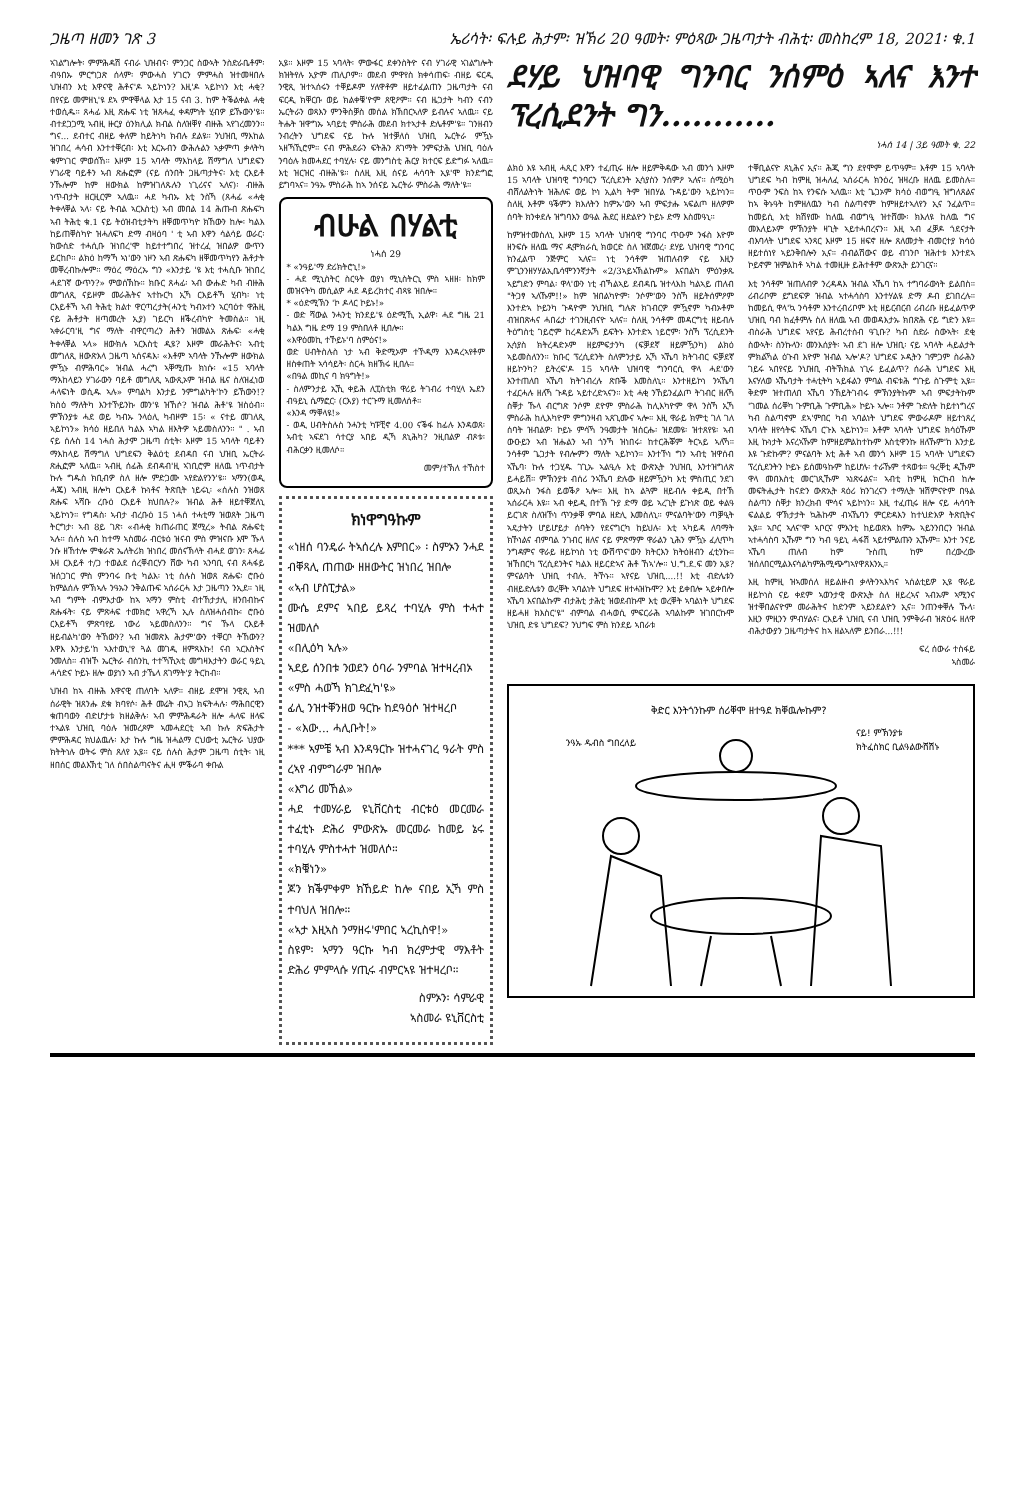ጋዜጣ ዘመን ገጽ 3 ኤሪሳት፡ ፍሉይ ሕታም፡ ዝኽሪ 20 ዓመት፡ ምዕጻው ጋዜጣታት ብሕቲ፡ መስከረም 18, 2021፡ ቁ.1
ኣገልግሎት፡ ምምሕዳሽ ናብራ ህዝብና፡ ምንጋር ስውኣት ንስድራቤቶም፡ ብዓበኡ ምርግጋጽ ሰላም፡ ምውሓስ ሃገርን ምምሓስ ዝተመዛበሉ ህዝብን እቲ እዋናዊ ሕቶና'ዶ ኣይኮነን? እዚ'ዶ ኣይኮነን እቲ ሓቂ? በየናይ መምዘኒ'ዩ ደኣ ምዋቐላል እታ 15 ናብ 3. ከም ትቕልቀል ሓቂ ተወሲዱ። ጸሓፊ እዚ ጽሑፍ ነቲ ዝጸሓፈ ቀዳምነት ሂብዎ ይኹውን'ዩ። ብተደጋጋሚ ኣብዚ ዙርያ ዕንክሊል ክብል ስለዝቐየ ብዙሕ ኣየገረመንን። ግና... ደብተር ብዘይ ቀለም ከይትነካ ክብሉ ደልዩ። ንህዝቢ ማእከል ዝገበረ ሓሳብ እንተተቐርብ፡ እቲ እርኡብን ውሕሉልን ኣቃምጣ ቃላትካ ቁምነገር ምወሰኸ። እዞም 15 ኣባላት ማእከላይ ሽማግለ ህግደፍን ሃገራዊ ባይቶን ኣብ ጽሑፎም (ናይ ሰንበት ጋዜጣታትና፡ እቲ ርእይቶ ንኹሎም ከም ዘውክል ከምዝገለጹሉን ነጊሪናና ኣለና)፡ ብዙሕ ነጥብታት ዘርዚርም ኣለዉ። ሓደ ካብኡ እቲ ንስኻ (ጸሓፊ «ሓቂ ትቀላቐል ኣላ፡ ናይ ትብል ኣርእስቲ) ኣብ መበል 14 ሕጡብ ጽሑፍካ ኣብ ትሕቲ ቁ.1 ናይ ትዕዝብቲታትካ ዘቐመጥካዮ ክኸውን ከሎ፡ ካልእ ከይጠቐስካዮ ዝሓለፍካ ድማ ብዛዕባ ' ቲ ኣብ እዋን ሳልሳይ ወራር፡ ክውሰድ ተሓሲቡ ዝነበረ'ሞ ከይተተግበረ ዝተረፈ ዝበልዎ ውጥን ይርከቦ። ልክዕ ከማኻ ኣነ'ውን ነዞን ኣብ ጽሑፍካ ዘቐመጥካየን ሕቶታት መቐረብኩሎም። ማዕረ ማዕረኡ ግን «እንታይ 'ዩ እቲ ተሓሲቡ ዝነበረ ሓደገኛ ውጥን?» ምወሰኽኩ። ክቡር ጸሓፊ፡ ኣብ ውሑድ ካብ ብዙሕ መግለጺ ናይዞም መራሕትና ኣተኩርካ ኢኻ ርእይቶኻ ሂብካ፡ ነቲ ርእይቶኻ ኣብ ትሕቲ ክልተ ዋርጣረታት(ሓንቲ ካብኦተን ኣርባዕተ ዋሕዚ ናይ ሕቶታት ዘጣመረት ኢያ) ገይርካ ዘቕረብካዮ ትመስል። ነዚ ኣቀራርባ'ዚ ግና ማለት ብዋርጣረን ሕቶን ዝመልአ ጽሑፍ፡ «ሓቂ ትቀላቐል ኣላ» ዘውክሉ ኣርእስቲ ዲዩ? እዞም መራሕትና፡ ኣብቲ መግለጺ ዘውጽእላ ጋዜጣ ኣሰናዳእ፡ «እቶም ኣባላት ንኹሎም ዘውክል ምዃኑ ብምሕባር» ዝብል ሓረግ ኣቐሚጡ ክነሱ፡ «15 ኣባላት ማእከላይን ሃገራውን ባይቶ መግለጺ ኣውጺኦም ዝብል ዜና ስለዝፈነወ ሓላፍነት ወሲዱ ኣሉ» ምባልካ እንታይ ንምግልካት'ኮን ይኸውን!? ክስዕ ማለትካ እንተኾይንኩ መን'ዩ ዝኸሶ? ዝብል ሕቶ'ዩ ዝስዕብ። ምኽንያቱ ሓደ ወይ ካብኡ ንላዕሊ ካብዞም 15፡ « ናተይ መገለጺ ኣይኮነን» ክሳዕ ዘይበለ ካልእ ኣካል ዘእትዎ ኣይመስለንን። " . ኣብ ናይ ሰሉስ 14 ነሓሰ ሕታም ጋዜጣ ሰቲት፡ እዞም 15 ኣባላት ባይቶን ማእከላይ ሽማግለ ህግደፍን ቅልዕቲ ደብዳበ ናብ ህዝቢ ኤርትራ ጽሒፎም ኣለዉ። ኣብዚ ሰፊሕ ደብዳብ'ዚ ኣገቢሮም ዘለዉ ነጥብታት ኩሉ ግዱስ ክቢብዎ ስለ ዘሎ ምድጋሙ ኣየድልየንን'ዩ። ኣማን(ወዲ ሓጄ) ኣብዚ ዘሎካ ርእይቶ ኩነቶና ትጽቢት ነይሩኒ፡ «ሰሉስ ንዝወጸ ጽሑፍ ኣሻቡ ረቡዕ ርእይቶ ክህበሉ?» ዝብል ሕቶ ዘይተቐጀለኒ ኣይኮነን። የግዳስ፡ ኣብታ ብረቡዕ 15 ነሓሰ ተሓቲማ ዝወጸት ጋዜጣ ትርግታ፡ ኣብ 8ይ ገጽ፡ «ብሓቂ ክጠራጠር ጀሚረ» ትብል ጽሑፍቲ ኣሉ። ሰሉስ ኣብ ከተማ ኣስመራ ብርቱዕ ዝናብ ምስ ምዝናቡ እሞ ኹላ ንሱ ዘኸተሎ ምቁራጽ ኤለትሪክ ዝነበረ መሰናኽላት ብሓደ ወገን፡ ጸሓፊ እዛ ርእይቶ ተ/ጋ ተወልደ ሰረቐብርሃን ሸው ካብ ኣንባቢ ናብ ጸሓፋይ ዝሰጋገር ምስ ምንባሩ ቡቲ ካልእ፡ ነቲ ሰሉስ ዝወጸ ጽሑፍ፡ ሮቡዕ ክምልሰሉ ምኽኣሉ ንዓኡን ንቅልጡፍ ኣሰራርሓ እታ ጋዜጣን ንኢደ። ነዚ ኣብ ግምት ብምእታው ከኣ ኣማን ምስቲ ብተኸታታሊ ዘንበብኩና ጽሑፋት፡ ናይ ምጽሓፍ ተመክሮ ኣዋረኻ ኢሉ ስለዝሓሰብኩ፡ ሮቡዕ ርእይቶኻ ምጽባየይ ነውሪ ኣይመስለንን። ግና ኹላ ርእይቶ ዘይብልካ'ውን ትኸውን? ኣብ ዝመጽእ ሕታም'ውን ተቐርቦ ትኸውን? እዋእ እንታይ'ከ ኣእተወኒ'የ ጓል መገዲ ዘምጻእኩ! ናብ ኣርእስትና ንመለስ። ብዝኾ ኤርትራ ብሰንኪ ተተኻኺኣቲ መግዛእታትን ወራር ዓይኒ ሓሳድና ኮይኑ ዘሎ ወያነን ኣብ ታኼላ ጸገማት'ያ ትርከብ።
ህዝብ ከኣ ብዙሕ እዋናዊ ጠለባት ኣለዎ። ብዘይ ደሞዝ ንዊጺ ኣብ ሰራዊት ዝጸንሑ ደቁ ክባየሶ፡ ሕቶ መሬት ብኣጋ ክፍትሓሉ፡ ማሕበርዊን ቁጠባውን ብድሆታቱ ክዘልቅሉ፡ ኣብ ምምሕዳራት ዘሎ ሓላፍ ዘላፍ ተኣልዩ ህዝቢ ባዕሉ ዝመረጾም ኣመሓደርቲ ኣብ ኩሉ ጽፍሕታት ምምሕዳር ክህልዉሉ፡ እታ ኩሉ ግዜ ዝሓልማ ርህውቲ ኤርትራ ህያው ክትትነሉ ወትሩ ምስ ጸለየ ኢዩ። ናይ ሰሉስ ሕታም ጋዜጣ ሰቲት፡ ነዚ ዘበሰር መልእኽቲ ገለ ሰበስልጣናትና ሒዛ ምቕራባ ቀቡል
ኢዩ። እዞም 15 ኣባላት፡ ምውፋር ደቀንስትዮ ናብ ሃገራዊ ኣገልግሎት ክዝትየሉ ኢዮም ጠሊቦም። መደብ ምዋየስ ክቀሳጠፍ፡ ብዘይ ፍርዲ ንዊጺ ዝተኣሰሩን ተቐይዶም ሃለዋቶም ዘይተፈልጠን ጋዜጣታት ናብ ፍርዲ ክቐርቡ ወይ ክልቀቑ'ዮም ጸዊዖም። ናብ ዜጋታት ካብን ናብን ኤርትራን ወጻእን ምንቅስቓስ መሰል ክኽበርኣለዎ ይብሉና ኣለዉ። ናይ ትሑት ዝዋግኡ ኣባይቲ ምስራሕ መደብ ክተኣታቶ ድሌቶም'ዩ። ገንዘብን ንብረትን ህግደፍ ናይ ኩሉ ዝተቓለሰ ህዝቢ ኤርትራ ምዃኑ ኣዘኻኺሮም። ናብ ምሕደራን ፍትሕን ጸገማት ንምፍታሕ ህዝቢ ባዕሉ ንባዕሉ ክመሓደር ተባሂሉ፡ ናይ መንግስቲ ሕርያ ክተርፍ ይድግፉ ኣለዉ። እቲ ዝርዝር ብዙሕ'ዩ። ስለዚ እዚ ሰናይ ሓሳባት ኢዩ'ሞ ክንድግፎ ይግባኣና። ንዓኡ ምስራሕ ከኣ ንሰናይ ኤርትራ ምስራሕ ማለት'ዩ።
ብሁል በሃልቲ
ነሓሰ 29
* «ንዓይ'ማ ድሪክትሮኒ!»
- ሓደ ሚኒስትር ስርዓት ወያነ ሚኒስትርኒ ምስ ኣዘዘ፡ ከክም መዝናትካ መሲልዎ ሓደ ዳይረክተር ብጻዩ ዝበሎ።
* «ዕድሚኽን 'ኮ ዶላር ኮይኑ!»
- ወድ ሻውል ንሓንቲ ክንደይ'ዩ ዕድሚኺ ኢልዋ፡ ሓደ ግዜ 21 ካልእ ግዜ ድማ 19 ምስበለቶ ዚበሎ።
«እዋዕመኪ ተኾይኑ'ባ ስምዕና!»
ወድ ሀብትስሉስ ነታ ኣብ ቅድሚኦም ተኾዲማ እንዳረኣየቶም ዘስቀጠት ኣሳሳይት፡ ስርሓ ክዘኽሩ ዚበሉ።
«በዓል መኪና ባ ክዓግት!»
- ስለምንታይ ኢኺ ቀይሕ ሊፒስቲክ ዋሪይ ትገብሪ ተባሂላ ኤደን ብዓይኒ ሴማፎር፡ (ርእያ) ተርጉማ ዚመለሰቶ።
«እንዳ ማቐላዩ!»
- ወዲ ሀብትስሉስ ንሓንቲ ካፑቺኖ 4.00 ናቕፋ ከፊሉ እንዳወጸ፡ ኣብቲ ኣፍደገ ሳተርያ ኣበይ ዲኻ ጸኒሕካ? ንዚበልዎ ብጾቱ፡ ብሕርቃን ዚመለሶ።
መም/ተኽለ ተኸስተ
ክነዋግዓኩም
«ነዘሰ ባንዴራ ትኣሰረሉ እምበር» ፡ ስምኦን ንሓደ ብቐጻሊ ጠጠው ዘዘውትር ዝነበረ ዝበሎ
«ኣብ ሆስፒታል»
ሙሴ ደምና ኣበይ ይጻረ ተባሂሉ ምስ ተሓተ ዝመለሶ
«በሊዕካ ኣሉ»
ኣደይ ሰንበቱ ንወደን ዕባራ ንምባል ዝተዛረብኦ
«ምስ ሓወኻ ክገድፈካ'ዩ»
ፊሊ ንዝተቐንዘወ ዓርኩ ከደዓዕሶ ዝተዛረቦ
- «እው... ሓሊቡት!»
*** ኣምቼ ኣብ እንዳዓርኩ ዝተሓናገረ ዓራት ምስ ረኣየ ብምግራም ዝበሎ
«እግሪ መኸል»
ሓደ ተመሃራይ ዩኒቨርስቲ ብርቱዕ መርመራ ተፈቲኑ ድሕሪ ምውጽኡ መርመራ ከመይ ኔሩ ተባሂሉ ምስተሓተ ዝመለሶ።
«ክቑነን»
ጆን ክቕምቀም ክኸይድ ከሎ ናበይ ኢኻ ምስ ተባህለ ዝበሎ።
«ኣታ እዚኣስ ንማዘሩ'ምበር ኣረኪስዋ!»
ስዩም፡ ኣማን ዓርኩ ካብ ክረምታዊ ማእቶት ድሕሪ ምምላሱ ሃጢሩ ብምርኣዩ ዝተዛረቦ።
ስምኦን፡ ሳምራዊ
ኣስመራ ዩኒቨርስቲ
ደሃይ ህዝባዊ ግንባር ንሰምዕ ኣለና እንተ ፕረሲደንት ግን...........
ነሓሰ 14 | 3ይ ዓመት ቁ. 22
ልክዕ እዩ ኣብዚ ሓጺር እዋን ተፈጢሩ ዘሎ ዘይምቅዳው ኣብ መንጎ እዞም 15 ኣባላት ህዝባዊ ግንባርን ፕረሲደንት ኢሳያስን ንሰምዖ ኣለና። ሰሚዕካ ብሸለልትነት ዝሕለፍ ወይ ኮነ ኢልካ ትም ዝበሃል ጉዳይ'ውን ኣይኮነን። ስለዚ እቶም ዓቕምን ክእለትን ከምኡ'ውን ኣብ ምፍታሑ ኣፍልጦ ዘለዎም ሰባት ክንቀደሉ ዝግባእን ወዓል ሕደር ዘድልዮን ኮይኑ ድማ እስመዓኒ።
ከምዝተመስለኒ እዞም 15 ኣባላት ህዝባዊ ግንባር ጥዑም ንፋስ እዮም ዘንፍሱ ዘለዉ ማና ዲሞክራሲ ክወርድ ስለ ዝጀመረ፡ ደሃይ ህዝባዊ ግንባር ክንፈልጥ ንጅምር ኣለና። ነቲ ንሳቶም ዝጠለብዎ ናይ እዚን ምጊንንዘሃሃልኢቤሳሞንንኛታት «2/3ኣይኣኽልኩም» እናበልካ ምዕንቃጹ ኣይግድን ምባል፡ ዋላ'ውን ነቲ ብኻልኣይ ደብዳቤ ዝተላእከ ካልኣይ ጠለብ "ትጋፃ ኣለኹም!!» ከም ዝበልካዮም፡ ንሶም'ውን ንስኻ ዘይትሰምዖም እንተድኣ ኮይንካ ጉዳዮም ንህዝቢ ግሉጽ ክገብርዎ ምዃኖም ካብኦቶም ብዝበጽሓና ሓበሬታ ተገንዚብናዮ ኣለና። ስለዚ ንሳቶም መዳርግቲ ዘይብሉ ትዕግስቲ ገይሮም ከረዳድኡኻ ይፍትኑ እንተድኣ ነይሮም፡ ንስኻ ፕረሲደንት ኢሳያስ ክትረዳድኦም ዘይምፍታንካ (ፍቓደኛ ዘይምዃንካ) ልክዕ ኣይመስለንን። ክቡር ፕረሲደንት ስለምንታይ ኢኻ ኣኼባ ክትገብር ፍቓደኛ ዘይኮንካ? ይትረፍ'ዶ 15 ኣባላት ህዝባዊ ግንባርሲ ዋላ ሓደ'ውን እንተጠለበ ኣኼባ ክትገብረሉ ጽቡቕ እመስለኒ። እንተዘይኮነ ንኣኼባ ተፈርሓሉ ዘለኻ ጉዳይ ኣይተረድኣናን። እቲ ሓቂ ንኸይንፈልጦ ትገብር ዘለኻ ስቐታ ኹላ ብርግጽ ንሶም ደዮም ምስራሕ ከሊእካዮም ዋላ ንስኻ ኢኻ ምስራሕ ከሊእካዮም ምግንዛብ ኣጸጊሙና ኣሎ። እዚ ዋራይ ክምቲ ገለ ገለ ሰባት ዝብልዎ፡ ኮይኑ ምሳኻ ንዓመታት ዝሰርሑ፡ ዝደመዩ፡ ዝተጸየዩ፡ ኣብ ውዑይን ኣብ ዝሑልን ኣብ ጎንኻ ዝነበሩ፡ ከተርሕቖም ትርኣይ ኣለኻ። ንሳቶም ጌጋታት የብሎምን ማለት ኣይኮነን። እንተኾነ ግን ኣብቲ ዝዋሰብ ኣኼባ፡ ኩሉ ተጋሂዱ ገጊኡ ኣልዒሉ እቲ ውጽኢት ንህዝቢ እንተዝግለጽ ይሓይሽ። ምኽንያቱ ብሰሪ ንኣኼባ ድሉው ዘይምዃንካ እቲ ምስጢር ንደገ ወጺኡስ ንፋስ ይወቕዖ ኣሎ። እዚ ከኣ ልጓም ዘይብሉ ቀይዲ በተኽ ኣሰራርሓ እዩ። ኣብ ቀይዲ በተኽ ጉያ ድማ ወይ ኣረጊት ይጉነጽ ወይ ቀልዓ ይርገጽ ስለዝኾነ ጥንቃቐ ምባል ዘድሊ እመስለኒ። ምናልባት'ውን ጣቓዒት ኣዴታትን ሆይሆይታ ሰባትን የደናግርካ ከይህሉ፡ እቲ ኣካይዳ ለባማት ክኾነልና ብምባል ንገብር ዘለና ናይ ምጽማም ዋራልን ኒሕን ምዃኑ ፈሊጥካ ንግዳምና ዋራይ ዘይኮነስ ነቲ ውሽጥና'ውን ክትርእን ክትዕዘብን ፈቲንኩ። ዝኸበርካ ፕረሲደንትና ካልእ ዘይርድኣና ሕቶ ኸኣ'ሎ። ህ.ግ.ደ.ፍ መን ኢዩ? ምናልባት ህዝቢ ተብሉ. ትኾኑ። ኣየናይ ህዝቢ....!! እቲ ብድሌቱን ብዘይድሌቱን ወረቐት ኣባልነት ህግደፍ ዘተሓዝኩሞ? እቲ ይቀበሎ ኣይቀበሎ ኣኼባ እናበልኩም ብታሕቲ ታሕቲ ዝወደብኩሞ እቲ ወረቐት ኣባልነት ህግደፍ ዘይሓዘ ክእስር'ዩ" ብምባል ብሓወሲ ምፍርራሕ ኣባልኩም ዝገበርኩሞ ህዝቢ ድዩ ህግደፍ? ንህግፍ ምስ ክንደይ ኣበራቱ
ተቐቢልናዮ ጸኒሕና ኢና። ሕጂ ግን ደየሞም ይጥዓም። እቶም 15 ኣባላት ህግደፍ ካብ ከምዚ ዝሓለፈ ኣሰራርሓ ክንዕረ ዝዛረቡ ዘለዉ ይመስሉ። ጥዑም ንፍስ ከኣ የንፍሱ ኣለዉ። እቲ ጌጋኦም ክሳዕ ብወግዒ ዝግለጸልና ከኣ ቅኑዓት ከምዘለዉን ካብ ስልጣኖም ከምዘይተኣለየን ኢና ንፈልጥ። ከመይሲ እቲ ክሽየሙ ከለዉ ብወግዒ ዝተሸሙ፡ ክእለዩ ከለዉ ግና መእለይኦም ምኽንያት ዛጊት ኣይተሓበረናን። እዚ ኣብ ፈቓዶ ጎደናታት ብእባላት ህግደፍ ኣንጻር እዞም 15 ዘፍኖ ዘሎ ጸለመታት ብመርተያ ክሳዕ ዘይተሰነየ ኣይንቅበሎን ኢና። ብብልሽውና ወይ ብገንቦ ዝሕተቱ እንተደኣ ኮይኖም ዝምልከቶ ኣካል ተመዚዙ ይሕተቶም ውጽኢት ይንገርና።
እቲ ንሳቶም ዝጠለብዎ ንረዳዳእ ዝብል ኣኼባ ከኣ ተግባራውነት ይልበስ። ሪብሪቦም ይግደፍዎ ዝብል ኣተሓሳስባ እንተሃልዩ ድማ ዶብ ይገበረሉ። ከመይሲ ዋላ'ኳ ንሳቶም እንተረብሪቦም እቲ ዘይርብርብ ሪብሪቡ ዘይፈልጥዎ ህዝቢ ባብ ክፈቶምሉ ስለ ዘለዉ ኣብ መወዳእታኡ ክበጽሕ ናይ ግድን እዩ። ብስራሕ ህግደፍ ኣየናይ ሕብረተሰብ ዓጊቡ? ካብ ስድራ ስውኣት፡ ደቂ ስውኣት፡ ስንኩላን፡ መንእሰያት፡ ኣብ ደገ ዘሎ ህዝቢ፡ ናይ ኣባላት ሓይልታት ምክልኻል ዕጉብ እዮም ዝብል ኣሎ'ዶ? ህግደፍ ኦዲትን ገምጋም ስራሕን ገይሩ ኣበየናይ ንህዝቢ ብትኽክል ነጊሩ ይፈልጥ? ሰራሕ ህግደፍ እዚ እናሃለወ ኣኼባታት ተሓቲትካ ኣይፋልን ምባል ብፍቱሕ ግጉይ ስጉምቲ ኢዩ። ቅድም ዝተጠለበ ኣኼባ ንኸይትገብሩ ምኽንያትኩም ኣብ ምፍታትኩም 'ገመል ሰሪቐካ ጉምቢሕ ጉምቢሕ» ኮይኑ ኣሎ። ንቶም ጉድለት ከይተነግረና ካብ ስልጣኖም ደኣ'ምበር ካብ ኣባልነት ህግደፍ ምውራዶም ዘይተነጸረ ኣባላት ዘየሳትፍ ኣኼባ ርጉእ ኣይኮነን። እቶም ኣባላት ህግደፍ ክሳዕኹም እዚ ኩነታት እናረኣኹም ከምዘይምልከተኩም እስቲዋንኩ ዘለኹም'ከ እንታይ እዩ ጉድኩም? ምናልባት እቲ ሕቶ ኣብ መንጎ እዞም 15 ኣባላት ህግደፍን ፕረሲደንትን ኮይኑ ይሰመዓኩም ከይሆሉ፡ ተራኹም ተጻወቱ። ዓረቐቲ ዲኹም ዋላ መበእስቲ መርገጺኹም ኣነጽሩልና። ኣብቲ ከምዚ ክርከብ ከሎ መፍትሒታት ከናድን ውጽኢት ጻዕሪ ክንገረናን ተማሊት ዝሽምናዮም በዓል ስልጣን ስቐታ ክንረክብ ሞሳና ኣይኮነን። እዚ ተፈጢሩ ዘሎ ናይ ሓሳባት ፍልልይ ዋኽታታት ኳሕኩም ብኣኼባን ምርድዳእን ከተህድእዎ ትጽቢትና ኢዩ። ኣቦር ኣለና'ሞ ኣቦርና ምእንቲ ከይወጽእ ከምኡ ኣይንንበርን ዝብል ኣተሓሳስባ ኢኹም ግን ካብ ዓይኒ ሓፋሽ ኣይተምልጡን ኢኹም። እንተ ንናይ ኣኼባ ጠለብ ከም ጉስጢ ከም በረውረው ዝሰለበርሚልእናሳልካምሕሚጭግኣየዋጸእንኢ።
እዚ ከምዚ ዝኣመሰለ ዘይልዙብ ቃላትንኣእካና ኣሰልቲይዎ ኢዩ ዋራይ ዘይኮነስ ናይ ቀደም ኣወንታዊ ውጽኢት ስለ ዘይረኣና ኣብኡም ኣሚንና ዝተቐበልናዮም መራሕትና ከድንም ኣይንደልዮን ኢና። ንጠንቀቐሉ ኹላ፡ እዚን ምዚንን ምብሃልና፡ ርእይቶ ህዝቢ ናብ ህዝቢ ንምቅራብ ዝጽዕሩ ዘለዋ ብሕታውያን ጋዜጣታትና ከኣ ዘልኣለም ይንበራ...!!!
ፍረ ሰውራ ተስፋይ
ኣስመራ
ቅድር እንትጎንኩም ሰሪቐሞ ዘተዓደ ክቐዉሎኩም?
ንዓኡ ዱብስ ግበረለይ
ናይ! ምኽንያቱ
ክትፈስክር ቢልዓልውሸሽኑ